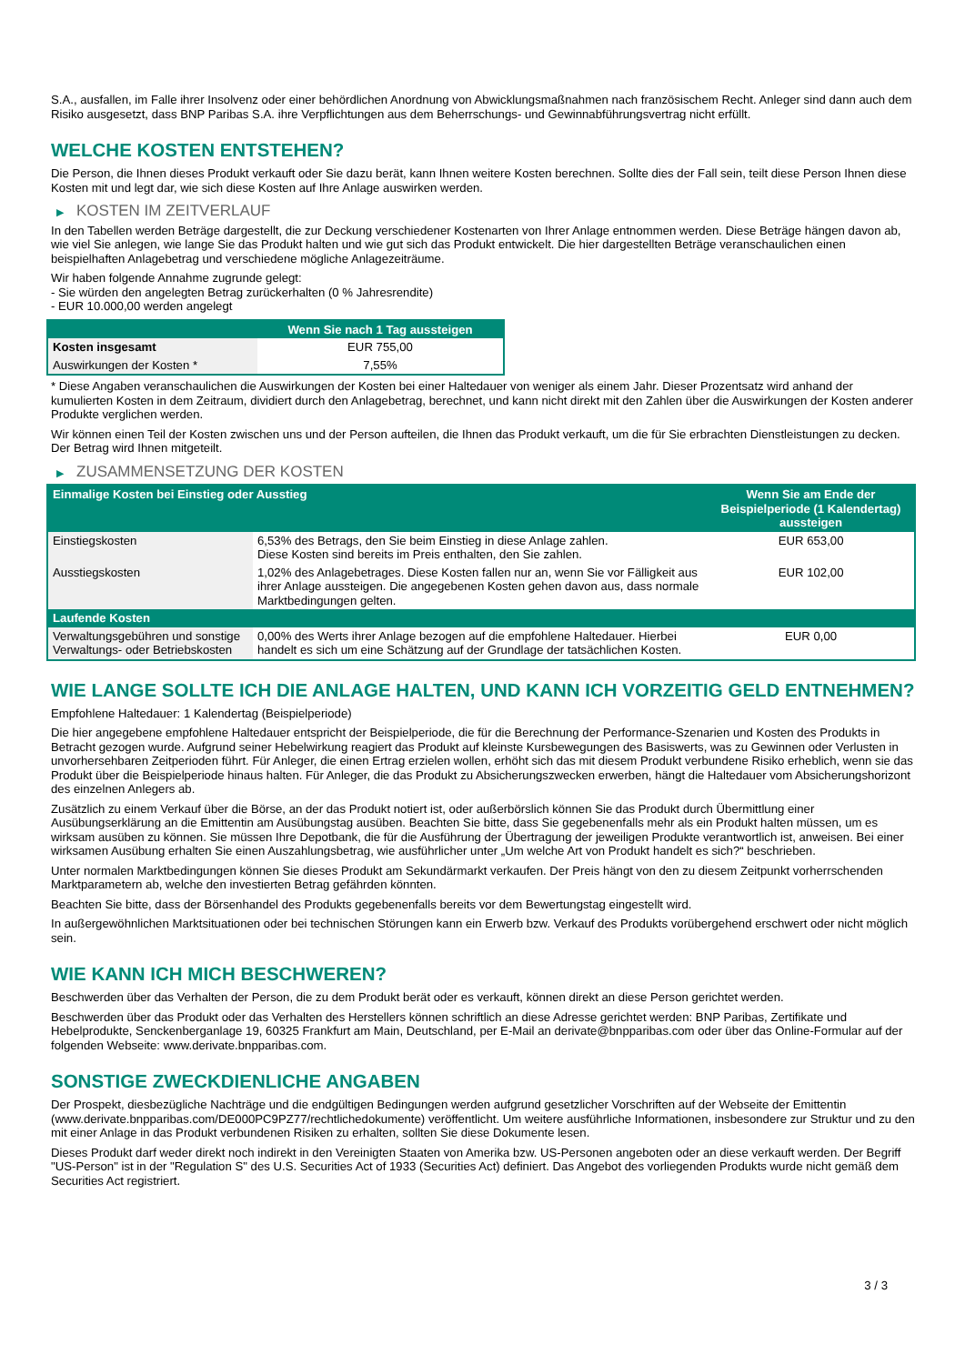S.A., ausfallen, im Falle ihrer Insolvenz oder einer behördlichen Anordnung von Abwicklungsmaßnahmen nach französischem Recht. Anleger sind dann auch dem Risiko ausgesetzt, dass BNP Paribas S.A. ihre Verpflichtungen aus dem Beherrschungs- und Gewinnabführungsvertrag nicht erfüllt.
WELCHE KOSTEN ENTSTEHEN?
Die Person, die Ihnen dieses Produkt verkauft oder Sie dazu berät, kann Ihnen weitere Kosten berechnen. Sollte dies der Fall sein, teilt diese Person Ihnen diese Kosten mit und legt dar, wie sich diese Kosten auf Ihre Anlage auswirken werden.
▶ KOSTEN IM ZEITVERLAUF
In den Tabellen werden Beträge dargestellt, die zur Deckung verschiedener Kostenarten von Ihrer Anlage entnommen werden. Diese Beträge hängen davon ab, wie viel Sie anlegen, wie lange Sie das Produkt halten und wie gut sich das Produkt entwickelt. Die hier dargestellten Beträge veranschaulichen einen beispielhaften Anlagebetrag und verschiedene mögliche Anlagezeiträume.
Wir haben folgende Annahme zugrunde gelegt:
- Sie würden den angelegten Betrag zurückerhalten (0 % Jahresrendite)
- EUR 10.000,00 werden angelegt
| | Wenn Sie nach 1 Tag aussteigen |
| --- | --- |
| Kosten insgesamt | EUR 755,00 |
| Auswirkungen der Kosten * | 7,55% |
* Diese Angaben veranschaulichen die Auswirkungen der Kosten bei einer Haltedauer von weniger als einem Jahr. Dieser Prozentsatz wird anhand der kumulierten Kosten in dem Zeitraum, dividiert durch den Anlagebetrag, berechnet, und kann nicht direkt mit den Zahlen über die Auswirkungen der Kosten anderer Produkte verglichen werden.
Wir können einen Teil der Kosten zwischen uns und der Person aufteilen, die Ihnen das Produkt verkauft, um die für Sie erbrachten Dienstleistungen zu decken. Der Betrag wird Ihnen mitgeteilt.
▶ ZUSAMMENSETZUNG DER KOSTEN
| Einmalige Kosten bei Einstieg oder Ausstieg | | Wenn Sie am Ende der Beispielperiode (1 Kalendertag) aussteigen |
| --- | --- | --- |
| Einstiegskosten | 6,53% des Betrags, den Sie beim Einstieg in diese Anlage zahlen. Diese Kosten sind bereits im Preis enthalten, den Sie zahlen. | EUR 653,00 |
| Ausstiegskosten | 1,02% des Anlagebetrages. Diese Kosten fallen nur an, wenn Sie vor Fälligkeit aus ihrer Anlage aussteigen. Die angegebenen Kosten gehen davon aus, dass normale Marktbedingungen gelten. | EUR 102,00 |
| Laufende Kosten | | |
| Verwaltungsgebühren und sonstige Verwaltungs- oder Betriebskosten | 0,00% des Werts ihrer Anlage bezogen auf die empfohlene Haltedauer. Hierbei handelt es sich um eine Schätzung auf der Grundlage der tatsächlichen Kosten. | EUR 0,00 |
WIE LANGE SOLLTE ICH DIE ANLAGE HALTEN, UND KANN ICH VORZEITIG GELD ENTNEHMEN?
Empfohlene Haltedauer: 1 Kalendertag (Beispielperiode)
Die hier angegebene empfohlene Haltedauer entspricht der Beispielperiode, die für die Berechnung der Performance-Szenarien und Kosten des Produkts in Betracht gezogen wurde. Aufgrund seiner Hebelwirkung reagiert das Produkt auf kleinste Kursbewegungen des Basiswerts, was zu Gewinnen oder Verlusten in unvorhersehbaren Zeitperioden führt. Für Anleger, die einen Ertrag erzielen wollen, erhöht sich das mit diesem Produkt verbundene Risiko erheblich, wenn sie das Produkt über die Beispielperiode hinaus halten. Für Anleger, die das Produkt zu Absicherungszwecken erwerben, hängt die Haltedauer vom Absicherungshorizont des einzelnen Anlegers ab.
Zusätzlich zu einem Verkauf über die Börse, an der das Produkt notiert ist, oder außerbörslich können Sie das Produkt durch Übermittlung einer Ausübungserklärung an die Emittentin am Ausübungstag ausüben. Beachten Sie bitte, dass Sie gegebenenfalls mehr als ein Produkt halten müssen, um es wirksam ausüben zu können. Sie müssen Ihre Depotbank, die für die Ausführung der Übertragung der jeweiligen Produkte verantwortlich ist, anweisen. Bei einer wirksamen Ausübung erhalten Sie einen Auszahlungsbetrag, wie ausführlicher unter „Um welche Art von Produkt handelt es sich?“ beschrieben.
Unter normalen Marktbedingungen können Sie dieses Produkt am Sekundärmarkt verkaufen. Der Preis hängt von den zu diesem Zeitpunkt vorherrschenden Marktparametern ab, welche den investierten Betrag gefährden könnten.
Beachten Sie bitte, dass der Börsenhandel des Produkts gegebenenfalls bereits vor dem Bewertungstag eingestellt wird.
In außergewöhnlichen Marktsituationen oder bei technischen Störungen kann ein Erwerb bzw. Verkauf des Produkts vorübergehend erschwert oder nicht möglich sein.
WIE KANN ICH MICH BESCHWEREN?
Beschwerden über das Verhalten der Person, die zu dem Produkt berät oder es verkauft, können direkt an diese Person gerichtet werden.
Beschwerden über das Produkt oder das Verhalten des Herstellers können schriftlich an diese Adresse gerichtet werden: BNP Paribas, Zertifikate und Hebelprodukte, Senckenberganlage 19, 60325 Frankfurt am Main, Deutschland, per E-Mail an derivate@bnpparibas.com oder über das Online-Formular auf der folgenden Webseite: www.derivate.bnpparibas.com.
SONSTIGE ZWECKDIENLICHE ANGABEN
Der Prospekt, diesbezügliche Nachträge und die endgültigen Bedingungen werden aufgrund gesetzlicher Vorschriften auf der Webseite der Emittentin (www.derivate.bnpparibas.com/DE000PC9PZ77/rechtlichedokumente) veröffentlicht. Um weitere ausführliche Informationen, insbesondere zur Struktur und zu den mit einer Anlage in das Produkt verbundenen Risiken zu erhalten, sollten Sie diese Dokumente lesen.
Dieses Produkt darf weder direkt noch indirekt in den Vereinigten Staaten von Amerika bzw. US-Personen angeboten oder an diese verkauft werden. Der Begriff "US-Person" ist in der "Regulation S" des U.S. Securities Act of 1933 (Securities Act) definiert. Das Angebot des vorliegenden Produkts wurde nicht gemäß dem Securities Act registriert.
3 / 3